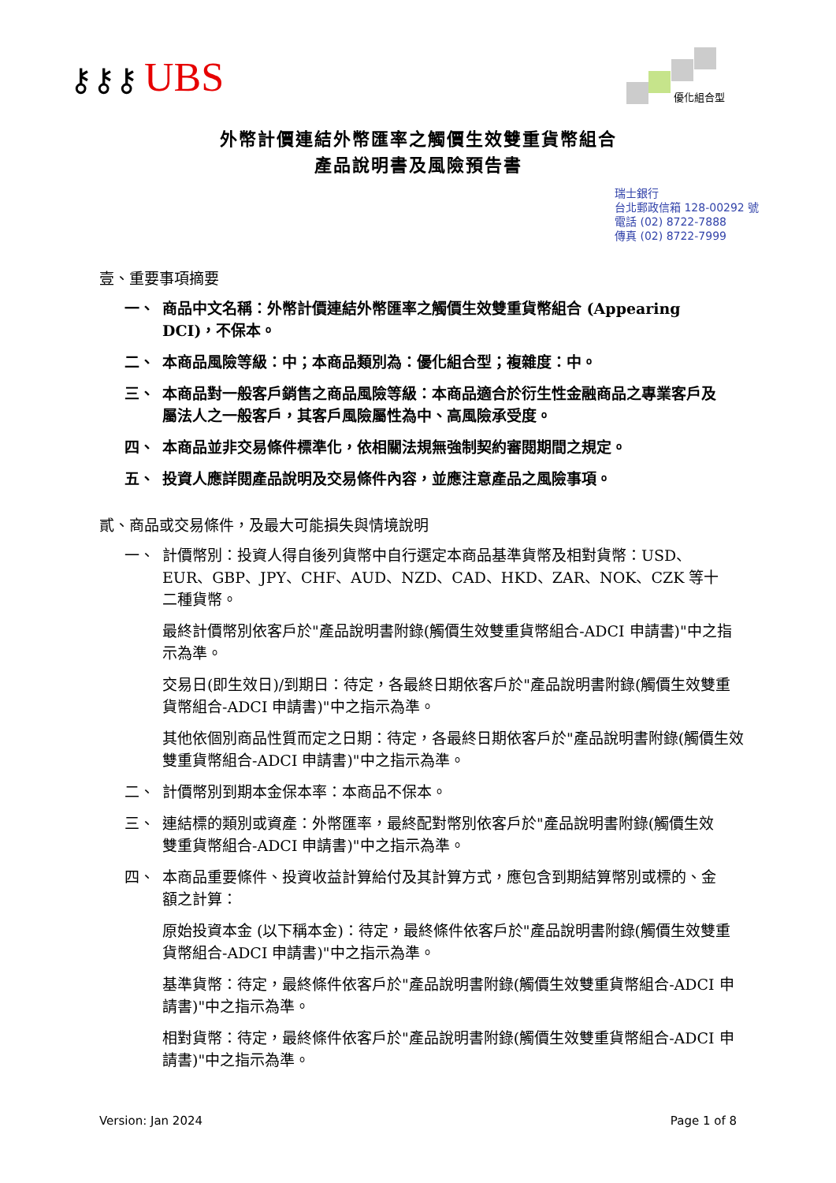⚷⚷⚷ UBS 優化組合型
外幣計價連結外幣匯率之觸價生效雙重貨幣組合
產品說明書及風險預告書
瑞士銀行
台北郵政信箱 128-00292 號
電話 (02) 8722-7888
傳真 (02) 8722-7999
壹、重要事項摘要
一、 商品中文名稱：外幣計價連結外幣匯率之觸價生效雙重貨幣組合 (Appearing DCI)，不保本。
二、 本商品風險等級：中；本商品類別為：優化組合型；複雜度：中。
三、 本商品對一般客戶銷售之商品風險等級：本商品適合於衍生性金融商品之專業客戶及屬法人之一般客戶，其客戶風險屬性為中、高風險承受度。
四、 本商品並非交易條件標準化，依相關法規無強制契約審閱期間之規定。
五、 投資人應詳閱產品說明及交易條件內容，並應注意產品之風險事項。
貳、商品或交易條件，及最大可能損失與情境說明
一、 計價幣別：投資人得自後列貨幣中自行選定本商品基準貨幣及相對貨幣：USD、EUR、GBP、JPY、CHF、AUD、NZD、CAD、HKD、ZAR、NOK、CZK 等十二種貨幣。
最終計價幣別依客戶於"產品說明書附錄(觸價生效雙重貨幣組合-ADCI 申請書)"中之指示為準。
交易日(即生效日)/到期日：待定，各最終日期依客戶於"產品說明書附錄(觸價生效雙重貨幣組合-ADCI 申請書)"中之指示為準。
其他依個別商品性質而定之日期：待定，各最終日期依客戶於"產品說明書附錄(觸價生效雙重貨幣組合-ADCI 申請書)"中之指示為準。
二、 計價幣別到期本金保本率：本商品不保本。
三、 連結標的類別或資產：外幣匯率，最終配對幣別依客戶於"產品說明書附錄(觸價生效雙重貨幣組合-ADCI 申請書)"中之指示為準。
四、 本商品重要條件、投資收益計算給付及其計算方式，應包含到期結算幣別或標的、金額之計算：
原始投資本金 (以下稱本金)：待定，最終條件依客戶於"產品說明書附錄(觸價生效雙重貨幣組合-ADCI 申請書)"中之指示為準。
基準貨幣：待定，最終條件依客戶於"產品說明書附錄(觸價生效雙重貨幣組合-ADCI 申請書)"中之指示為準。
相對貨幣：待定，最終條件依客戶於"產品說明書附錄(觸價生效雙重貨幣組合-ADCI 申請書)"中之指示為準。
Version: Jan 2024 Page 1 of 8